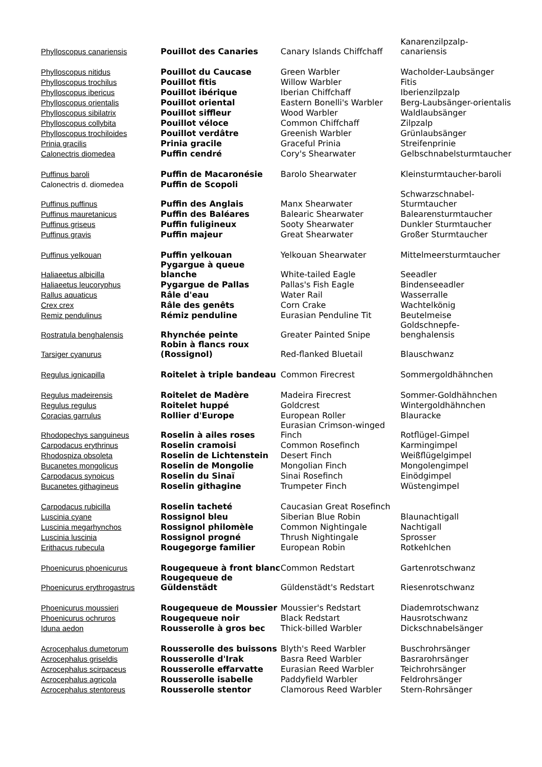| Phylloscopus canariensis | Pouillot des Canaries | Canary Islands Chiffchaff | Kanarenzilpzalp-canariensis |
| Phylloscopus nitidus | Pouillot du Caucase | Green Warbler | Wacholder-Laubsänger |
| Phylloscopus trochilus | Pouillot fitis | Willow Warbler | Fitis |
| Phylloscopus ibericus | Pouillot ibérique | Iberian Chiffchaff | Iberienzilpzalp |
| Phylloscopus orientalis | Pouillot oriental | Eastern Bonelli's Warbler | Berg-Laubsänger-orientalis |
| Phylloscopus sibilatrix | Pouillot siffleur | Wood Warbler | Waldlaubsänger |
| Phylloscopus collybita | Pouillot véloce | Common Chiffchaff | Zilpzalp |
| Phylloscopus trochiloides | Pouillot verdâtre | Greenish Warbler | Grünlaubsänger |
| Prinia gracilis | Prinia gracile | Graceful Prinia | Streifenprinie |
| Calonectris diomedea | Puffin cendré | Cory's Shearwater | Gelbschnabelsturmtaucher |
| Puffinus baroli | Puffin de Macaronésie | Barolo Shearwater | Kleinsturmtaucher-baroli |
| Calonectris d. diomedea | Puffin de Scopoli | | |
| Puffinus puffinus | Puffin des Anglais | Manx Shearwater | Schwarzschnabel-Sturmtaucher |
| Puffinus mauretanicus | Puffin des Baléares | Balearic Shearwater | Balearensturmtaucher |
| Puffinus griseus | Puffin fuligineux | Sooty Shearwater | Dunkler Sturmtaucher |
| Puffinus gravis | Puffin majeur | Great Shearwater | Großer Sturmtaucher |
| Puffinus yelkouan | Puffin yelkouan | Yelkouan Shearwater | Mittelmeersturmtaucher |
| Haliaeetus albicilla | Pygargue à queue blanche | White-tailed Eagle | Seeadler |
| Haliaeetus leucoryphus | Pygargue de Pallas | Pallas's Fish Eagle | Bindenseeadler |
| Rallus aquaticus | Râle d'eau | Water Rail | Wasserralle |
| Crex crex | Râle des genêts | Corn Crake | Wachtelkönig |
| Remiz pendulinus | Rémiz penduline | Eurasian Penduline Tit | Beutelmeise |
| Rostratula benghalensis | Rhynchée peinte | Greater Painted Snipe | Goldschnepfe-benghalensis |
| Tarsiger cyanurus | Robin à flancs roux (Rossignol) | Red-flanked Bluetail | Blauschwanz |
| Regulus ignicapilla | Roitelet à triple bandeau | Common Firecrest | Sommergoldhähnchen |
| Regulus madeirensis | Roitelet de Madère | Madeira Firecrest | Sommer-Goldhähnchen |
| Regulus regulus | Roitelet huppé | Goldcrest | Wintergoldhähnchen |
| Coracias garrulus | Rollier d'Europe | European Roller | Blauracke |
| Rhodopechys sanguineus | Roselin à ailes roses | Eurasian Crimson-winged Finch | Rotflügel-Gimpel |
| Carpodacus erythrinus | Roselin cramoisi | Common Rosefinch | Karmingimpel |
| Rhodospiza obsoleta | Roselin de Lichtenstein | Desert Finch | Weißflügelgimpel |
| Bucanetes mongolicus | Roselin de Mongolie | Mongolian Finch | Mongolengimpel |
| Carpodacus synoicus | Roselin du Sinaï | Sinai Rosefinch | Einödgimpel |
| Bucanetes githagineus | Roselin githagine | Trumpeter Finch | Wüstengimpel |
| Carpodacus rubicilla | Roselin tacheté | Caucasian Great Rosefinch | |
| Luscinia cyane | Rossignol bleu | Siberian Blue Robin | Blaunachtigall |
| Luscinia megarhynchos | Rossignol philomèle | Common Nightingale | Nachtigall |
| Luscinia luscinia | Rossignol progné | Thrush Nightingale | Sprosser |
| Erithacus rubecula | Rougegorge familier | European Robin | Rotkehlchen |
| Phoenicurus phoenicurus | Rougequeue à front blanc | Common Redstart | Gartenrotschwanz |
| Phoenicurus erythrogastrus | Rougequeue de Güldenstädt | Güldenstädt's Redstart | Riesenrotschwanz |
| Phoenicurus moussieri | Rougequeue de Moussier | Moussier's Redstart | Diademrotschwanz |
| Phoenicurus ochruros | Rougequeue noir | Black Redstart | Hausrotschwanz |
| Iduna aedon | Rousserolle à gros bec | Thick-billed Warbler | Dickschnabelsänger |
| Acrocephalus dumetorum | Rousserolle des buissons | Blyth's Reed Warbler | Buschrohrsänger |
| Acrocephalus griseldis | Rousserolle d'Irak | Basra Reed Warbler | Basrarohrsänger |
| Acrocephalus scirpaceus | Rousserolle effarvatte | Eurasian Reed Warbler | Teichrohrsänger |
| Acrocephalus agricola | Rousserolle isabelle | Paddyfield Warbler | Feldrohrsänger |
| Acrocephalus stentoreus | Rousserolle stentor | Clamorous Reed Warbler | Stern-Rohrsänger |